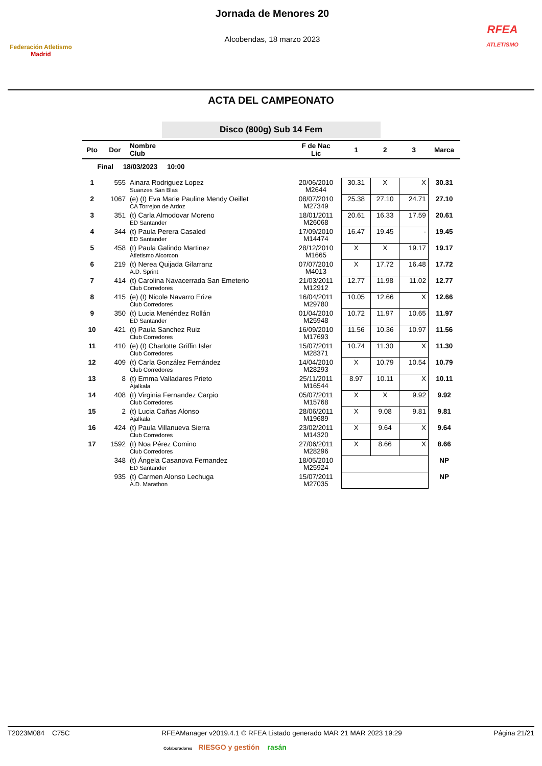Federación Atletismo
Madrid
Jornada de Menores 20
Alcobendas, 18 marzo 2023
RFEA
ATLETISMO
ACTA DEL CAMPEONATO
Disco (800g) Sub 14 Fem
| Pto | Dor | Nombre Club | F de Nac Lic | 1 | 2 | 3 | Marca |
| --- | --- | --- | --- | --- | --- | --- | --- |
| Final 18/03/2023 10:00 | | | | | | | |
| 1 | 555 | Ainara Rodriguez Lopez Suanzes San Blas | 20/06/2010 M2644 | 30.31 | X | X | 30.31 |
| 2 | 1067 | (e) (t) Eva Marie Pauline Mendy Oeillet CA Torrejon de Ardoz | 08/07/2010 M27349 | 25.38 | 27.10 | 24.71 | 27.10 |
| 3 | 351 | (t) Carla Almodovar Moreno ED Santander | 18/01/2011 M26068 | 20.61 | 16.33 | 17.59 | 20.61 |
| 4 | 344 | (t) Paula Perera Casaled ED Santander | 17/09/2010 M14474 | 16.47 | 19.45 | - | 19.45 |
| 5 | 458 | (t) Paula Galindo Martinez Atletismo Alcorcon | 28/12/2010 M1665 | X | X | 19.17 | 19.17 |
| 6 | 219 | (t) Nerea Quijada Gilarranz A.D. Sprint | 07/07/2010 M4013 | X | 17.72 | 16.48 | 17.72 |
| 7 | 414 | (t) Carolina Navacerrada San Emeterio Club Corredores | 21/03/2011 M12912 | 12.77 | 11.98 | 11.02 | 12.77 |
| 8 | 415 | (e) (t) Nicole Navarro Erize Club Corredores | 16/04/2011 M29780 | 10.05 | 12.66 | X | 12.66 |
| 9 | 350 | (t) Lucia Menéndez Rollán ED Santander | 01/04/2010 M25948 | 10.72 | 11.97 | 10.65 | 11.97 |
| 10 | 421 | (t) Paula Sanchez Ruiz Club Corredores | 16/09/2010 M17693 | 11.56 | 10.36 | 10.97 | 11.56 |
| 11 | 410 | (e) (t) Charlotte Griffin Isler Club Corredores | 15/07/2011 M28371 | 10.74 | 11.30 | X | 11.30 |
| 12 | 409 | (t) Carla González Fernández Club Corredores | 14/04/2010 M28293 | X | 10.79 | 10.54 | 10.79 |
| 13 | 8 | (t) Emma Valladares Prieto Ajalkala | 25/11/2011 M16544 | 8.97 | 10.11 | X | 10.11 |
| 14 | 408 | (t) Virginia Fernandez Carpio Club Corredores | 05/07/2011 M15768 | X | X | 9.92 | 9.92 |
| 15 | 2 | (t) Lucia Cañas Alonso Ajalkala | 28/06/2011 M19689 | X | 9.08 | 9.81 | 9.81 |
| 16 | 424 | (t) Paula Villanueva Sierra Club Corredores | 23/02/2011 M14320 | X | 9.64 | X | 9.64 |
| 17 | 1592 | (t) Noa Pérez Comino Club Corredores | 27/06/2011 M28296 | X | 8.66 | X | 8.66 |
| | 348 | (t) Ángela Casanova Fernandez ED Santander | 18/05/2010 M25924 | | | | NP |
| | 935 | (t) Carmen Alonso Lechuga A.D. Marathon | 15/07/2011 M27035 | | | | NP |
T2023M084 C75C RFEAManager v2019.4.1 © RFEA Listado generado MAR 21 MAR 2023 19:29 Página 21/21
Colaboradores RIESGO y gestión rasán